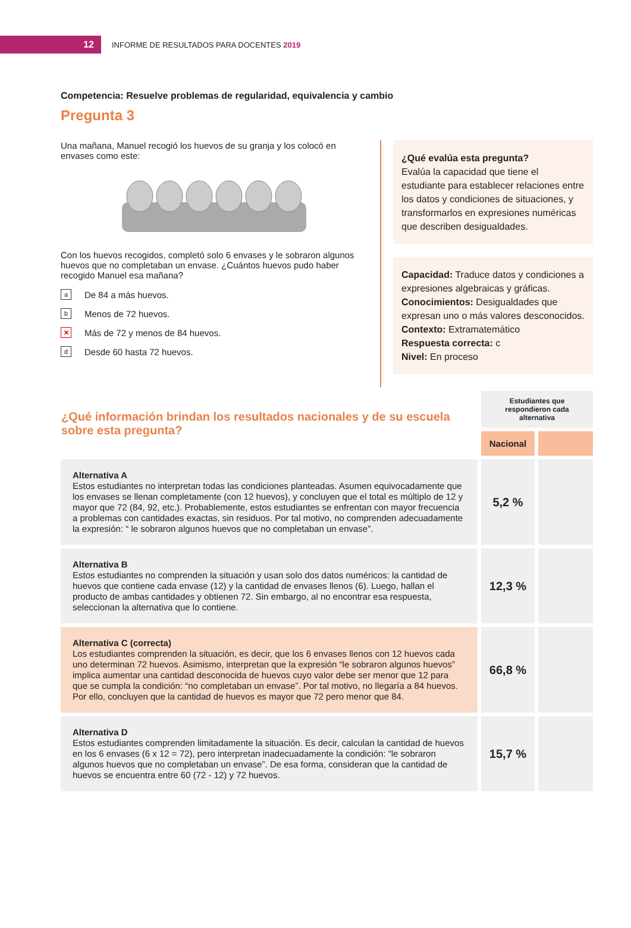12
INFORME DE RESULTADOS PARA DOCENTES 2019
Competencia: Resuelve problemas de regularidad, equivalencia y cambio
Pregunta 3
Una mañana, Manuel recogió los huevos de su granja y los colocó en envases como este:
Con los huevos recogidos, completó solo 6 envases y le sobraron algunos huevos que no completaban un envase. ¿Cuántos huevos pudo haber recogido Manuel esa mañana?
a De 84 a más huevos.
b Menos de 72 huevos.
✕ Más de 72 y menos de 84 huevos.
d Desde 60 hasta 72 huevos.
¿Qué evalúa esta pregunta?
Evalúa la capacidad que tiene el estudiante para establecer relaciones entre los datos y condiciones de situaciones, y transformarlos en expresiones numéricas que describen desigualdades.
Capacidad: Traduce datos y condiciones a expresiones algebraicas y gráficas.
Conocimientos: Desigualdades que expresan uno o más valores desconocidos.
Contexto: Extramatemático
Respuesta correcta: c
Nivel: En proceso
| ¿Qué información brindan los resultados nacionales y de su escuela sobre esta pregunta? | Estudiantes que respondieron cada alternativa | |
| | Nacional | |
| Alternativa A Estos estudiantes no interpretan todas las condiciones planteadas. Asumen equivocadamente que los envases se llenan completamente (con 12 huevos), y concluyen que el total es múltiplo de 12 y mayor que 72 (84, 92, etc.). Probablemente, estos estudiantes se enfrentan con mayor frecuencia a problemas con cantidades exactas, sin residuos. Por tal motivo, no comprenden adecuadamente la expresión: “ le sobraron algunos huevos que no completaban un envase”. | 5,2 % | |
| Alternativa B Estos estudiantes no comprenden la situación y usan solo dos datos numéricos: la cantidad de huevos que contiene cada envase (12) y la cantidad de envases llenos (6). Luego, hallan el producto de ambas cantidades y obtienen 72. Sin embargo, al no encontrar esa respuesta, seleccionan la alternativa que lo contiene. | 12,3 % | |
| Alternativa C (correcta) Los estudiantes comprenden la situación, es decir, que los 6 envases llenos con 12 huevos cada uno determinan 72 huevos. Asimismo, interpretan que la expresión “le sobraron algunos huevos” implica aumentar una cantidad desconocida de huevos cuyo valor debe ser menor que 12 para que se cumpla la condición: “no completaban un envase”. Por tal motivo, no llegaría a 84 huevos. Por ello, concluyen que la cantidad de huevos es mayor que 72 pero menor que 84. | 66,8 % | |
| Alternativa D Estos estudiantes comprenden limitadamente la situación. Es decir, calculan la cantidad de huevos en los 6 envases (6 x 12 = 72), pero interpretan inadecuadamente la condición: “le sobraron algunos huevos que no completaban un envase”. De esa forma, consideran que la cantidad de huevos se encuentra entre 60 (72 - 12) y 72 huevos. | 15,7 % | |